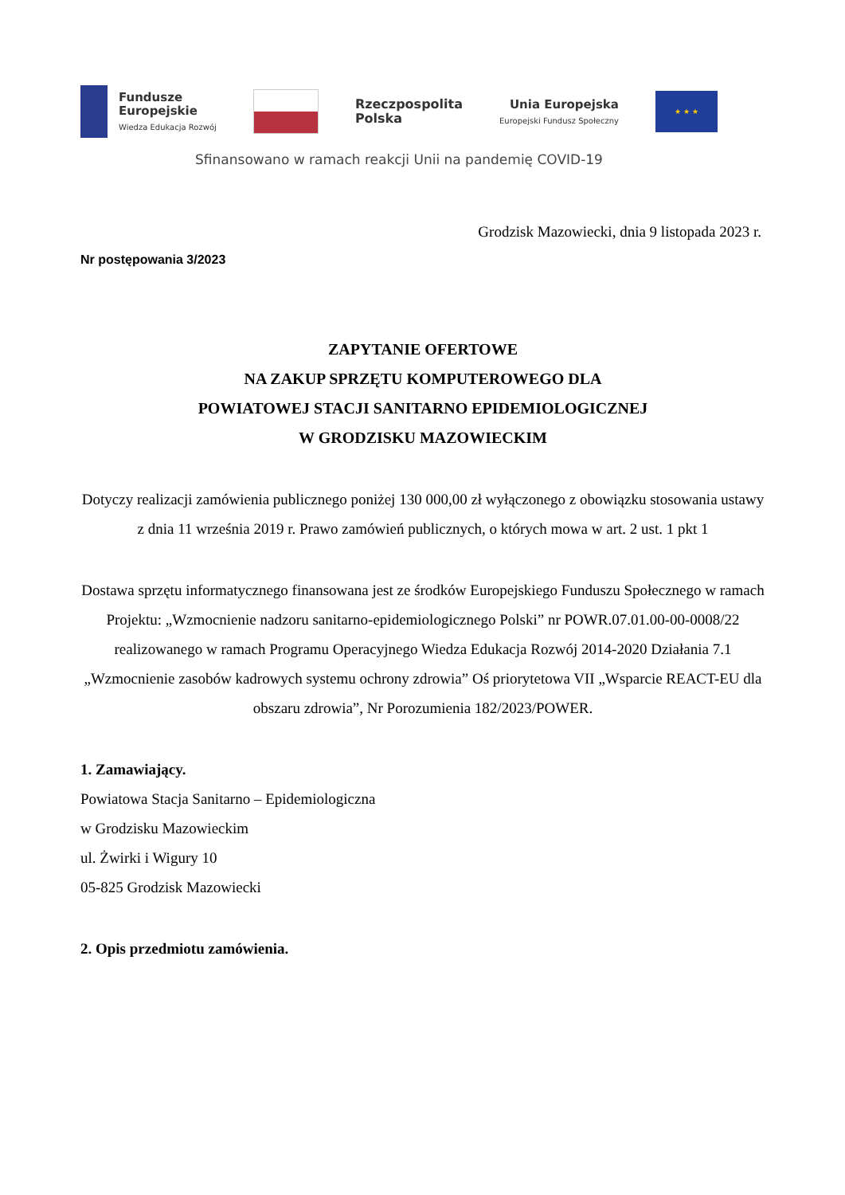Fundusze
Europejskie
Wiedza Edukacja Rozwój
Rzeczpospolita
Polska
Unia Europejska
Europejski Fundusz Społeczny
★ ★ ★
Sfinansowano w ramach reakcji Unii na pandemię COVID-19
Grodzisk Mazowiecki, dnia 9 listopada 2023 r.
Nr postępowania 3/2023
ZAPYTANIE OFERTOWE
NA ZAKUP SPRZĘTU KOMPUTEROWEGO DLA
POWIATOWEJ STACJI SANITARNO EPIDEMIOLOGICZNEJ
W GRODZISKU MAZOWIECKIM
Dotyczy realizacji zamówienia publicznego poniżej 130 000,00 zł wyłączonego z obowiązku stosowania ustawy z dnia 11 września 2019 r. Prawo zamówień publicznych, o których mowa w art. 2 ust. 1 pkt 1
Dostawa sprzętu informatycznego finansowana jest ze środków Europejskiego Funduszu Społecznego w ramach Projektu: „Wzmocnienie nadzoru sanitarno-epidemiologicznego Polski” nr POWR.07.01.00-00-0008/22 realizowanego w ramach Programu Operacyjnego Wiedza Edukacja Rozwój 2014-2020 Działania 7.1 „Wzmocnienie zasobów kadrowych systemu ochrony zdrowia” Oś priorytetowa VII „Wsparcie REACT-EU dla obszaru zdrowia”, Nr Porozumienia 182/2023/POWER.
1. Zamawiający.
Powiatowa Stacja Sanitarno – Epidemiologiczna
w Grodzisku Mazowieckim
ul. Żwirki i Wigury 10
05-825 Grodzisk Mazowiecki
2. Opis przedmiotu zamówienia.